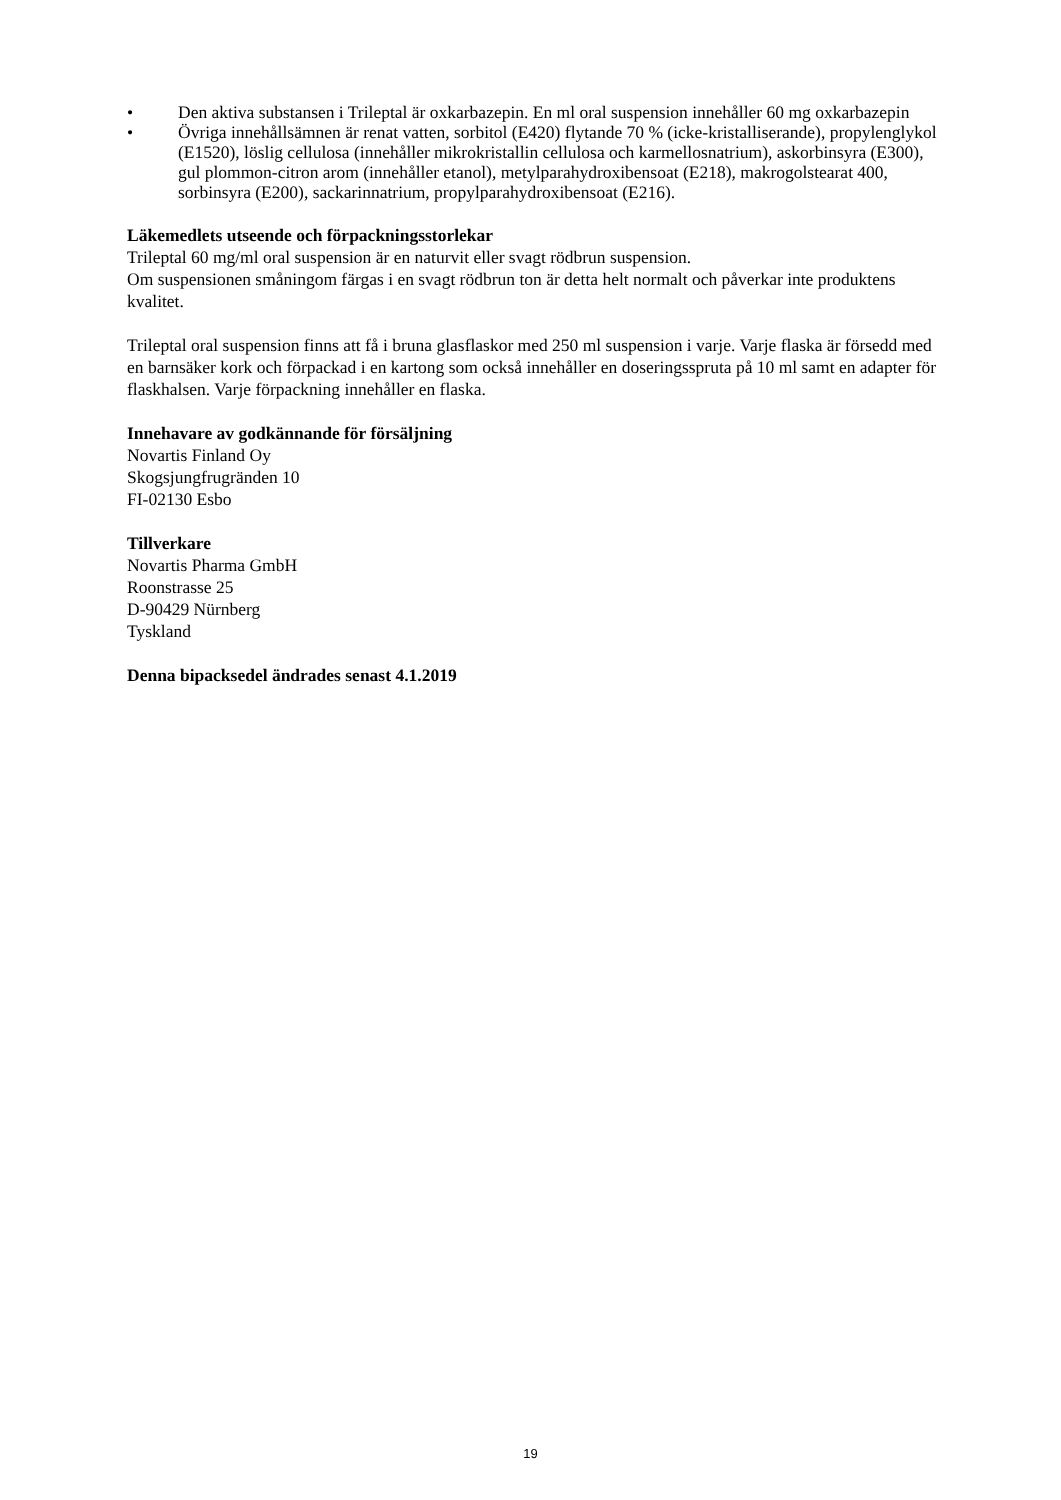• Den aktiva substansen i Trileptal är oxkarbazepin. En ml oral suspension innehåller 60 mg oxkarbazepin
• Övriga innehållsämnen är renat vatten, sorbitol (E420) flytande 70 % (icke-kristalliserande), propylenglykol (E1520), löslig cellulosa (innehåller mikrokristallin cellulosa och karmellosnatrium), askorbinsyra (E300), gul plommon-citron arom (innehåller etanol), metylparahydroxibensoat (E218), makrogolstearat 400, sorbinsyra (E200), sackarinnatrium, propylparahydroxibensoat (E216).
Läkemedlets utseende och förpackningsstorlekar
Trileptal 60 mg/ml oral suspension är en naturvit eller svagt rödbrun suspension.
Om suspensionen småningom färgas i en svagt rödbrun ton är detta helt normalt och påverkar inte produktens kvalitet.
Trileptal oral suspension finns att få i bruna glasflaskor med 250 ml suspension i varje. Varje flaska är försedd med en barnsäker kork och förpackad i en kartong som också innehåller en doseringsspruta på 10 ml samt en adapter för flaskhalsen. Varje förpackning innehåller en flaska.
Innehavare av godkännande för försäljning
Novartis Finland Oy
Skogsjungfrugränden 10
FI-02130 Esbo
Tillverkare
Novartis Pharma GmbH
Roonstrasse 25
D-90429 Nürnberg
Tyskland
Denna bipacksedel ändrades senast 4.1.2019
19